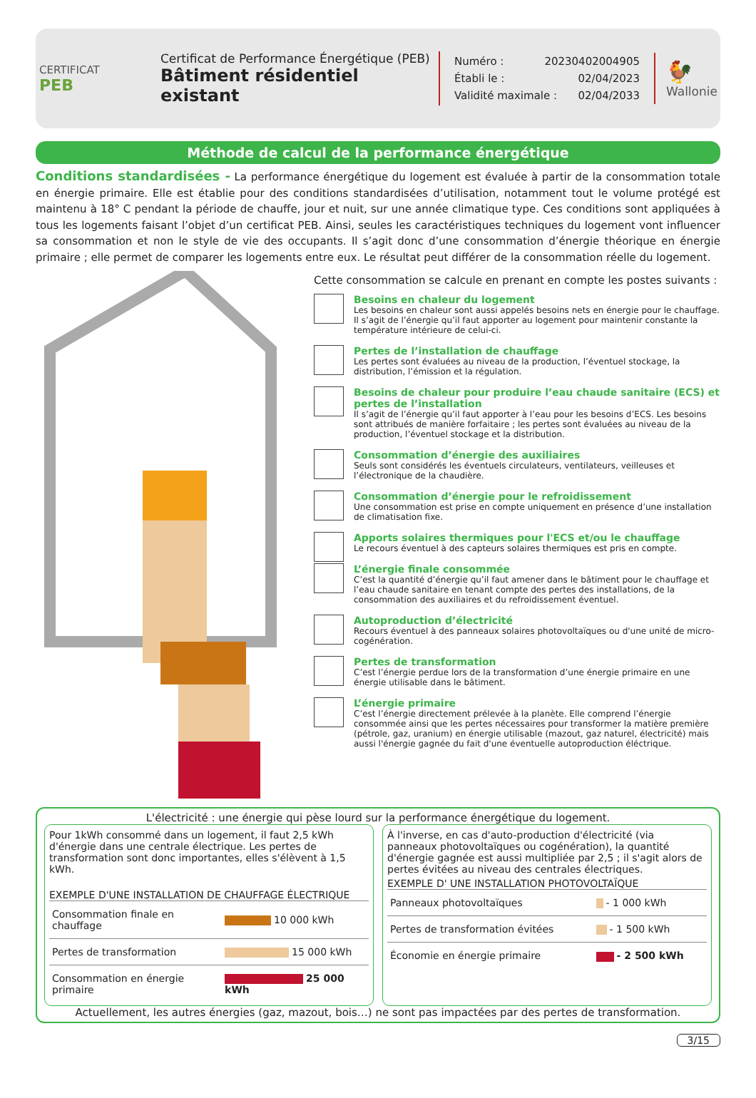CERTIFICAT
PEB
Certificat de Performance Énergétique (PEB)
Bâtiment résidentiel existant
Numéro : 20230402004905
Établi le : 02/04/2023
Validité maximale : 02/04/2033
🐓
Wallonie
Méthode de calcul de la performance énergétique
Conditions standardisées - La performance énergétique du logement est évaluée à partir de la consommation totale en énergie primaire. Elle est établie pour des conditions standardisées d’utilisation, notamment tout le volume protégé est maintenu à 18° C pendant la période de chauffe, jour et nuit, sur une année climatique type. Ces conditions sont appliquées à tous les logements faisant l’objet d’un certificat PEB. Ainsi, seules les caractéristiques techniques du logement vont influencer sa consommation et non le style de vie des occupants. Il s’agit donc d’une consommation d’énergie théorique en énergie primaire ; elle permet de comparer les logements entre eux. Le résultat peut différer de la consommation réelle du logement.
Cette consommation se calcule en prenant en compte les postes suivants :
Besoins en chaleur du logement
Les besoins en chaleur sont aussi appelés besoins nets en énergie pour le chauffage. Il s’agit de l’énergie qu’il faut apporter au logement pour maintenir constante la température intérieure de celui-ci.
Pertes de l’installation de chauffage
Les pertes sont évaluées au niveau de la production, l’éventuel stockage, la distribution, l’émission et la régulation.
Besoins de chaleur pour produire l’eau chaude sanitaire (ECS) et pertes de l’installation
Il s’agit de l’énergie qu’il faut apporter à l’eau pour les besoins d’ECS. Les besoins sont attribués de manière forfaitaire ; les pertes sont évaluées au niveau de la production, l’éventuel stockage et la distribution.
Consommation d’énergie des auxiliaires
Seuls sont considérés les éventuels circulateurs, ventilateurs, veilleuses et l’électronique de la chaudière.
Consommation d’énergie pour le refroidissement
Une consommation est prise en compte uniquement en présence d’une installation de climatisation fixe.
Apports solaires thermiques pour l'ECS et/ou le chauffage
Le recours éventuel à des capteurs solaires thermiques est pris en compte.
L’énergie finale consommée
C’est la quantité d’énergie qu’il faut amener dans le bâtiment pour le chauffage et l’eau chaude sanitaire en tenant compte des pertes des installations, de la consommation des auxiliaires et du refroidissement éventuel.
Autoproduction d’électricité
Recours éventuel à des panneaux solaires photovoltaïques ou d'une unité de micro-cogénération.
Pertes de transformation
C’est l’énergie perdue lors de la transformation d’une énergie primaire en une énergie utilisable dans le bâtiment.
L’énergie primaire
C’est l’énergie directement prélevée à la planète. Elle comprend l’énergie consommée ainsi que les pertes nécessaires pour transformer la matière première (pétrole, gaz, uranium) en énergie utilisable (mazout, gaz naturel, électricité) mais aussi l'énergie gagnée du fait d'une éventuelle autoproduction éléctrique.
L'électricité : une énergie qui pèse lourd sur la performance énergétique du logement.
Pour 1kWh consommé dans un logement, il faut 2,5 kWh d'énergie dans une centrale électrique. Les pertes de transformation sont donc importantes, elles s'élèvent à 1,5 kWh.
EXEMPLE D'UNE INSTALLATION DE CHAUFFAGE ÉLECTRIQUE
| Consommation finale en chauffage | 10 000 kWh |
| Pertes de transformation | 15 000 kWh |
| Consommation en énergie primaire | 25 000 kWh |
À l'inverse, en cas d'auto-production d'électricité (via panneaux photovoltaïques ou cogénération), la quantité d'énergie gagnée est aussi multipliée par 2,5 ; il s'agit alors de pertes évitées au niveau des centrales électriques.
EXEMPLE D' UNE INSTALLATION PHOTOVOLTAÏQUE
| Panneaux photovoltaïques | - 1 000 kWh |
| Pertes de transformation évitées | - 1 500 kWh |
| Économie en énergie primaire | - 2 500 kWh |
Actuellement, les autres énergies (gaz, mazout, bois…) ne sont pas impactées par des pertes de transformation.
3/15